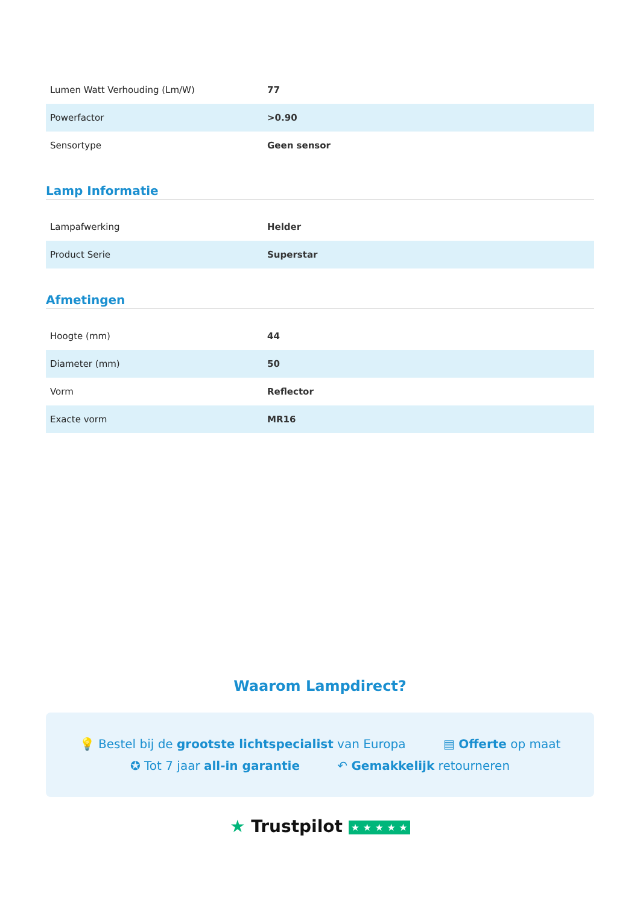| Lumen Watt Verhouding (Lm/W) | 77 |
| Powerfactor | >0.90 |
| Sensortype | Geen sensor |
Lamp Informatie
| Lampafwerking | Helder |
| Product Serie | Superstar |
Afmetingen
| Hoogte (mm) | 44 |
| Diameter (mm) | 50 |
| Vorm | Reflector |
| Exacte vorm | MR16 |
Waarom Lampdirect?
💡 Bestel bij de grootste lichtspecialist van Europa ▤ Offerte op maat
✪ Tot 7 jaar all-in garantie ↶ Gemakkelijk retourneren
★ Trustpilot ★ ★ ★ ★ ★